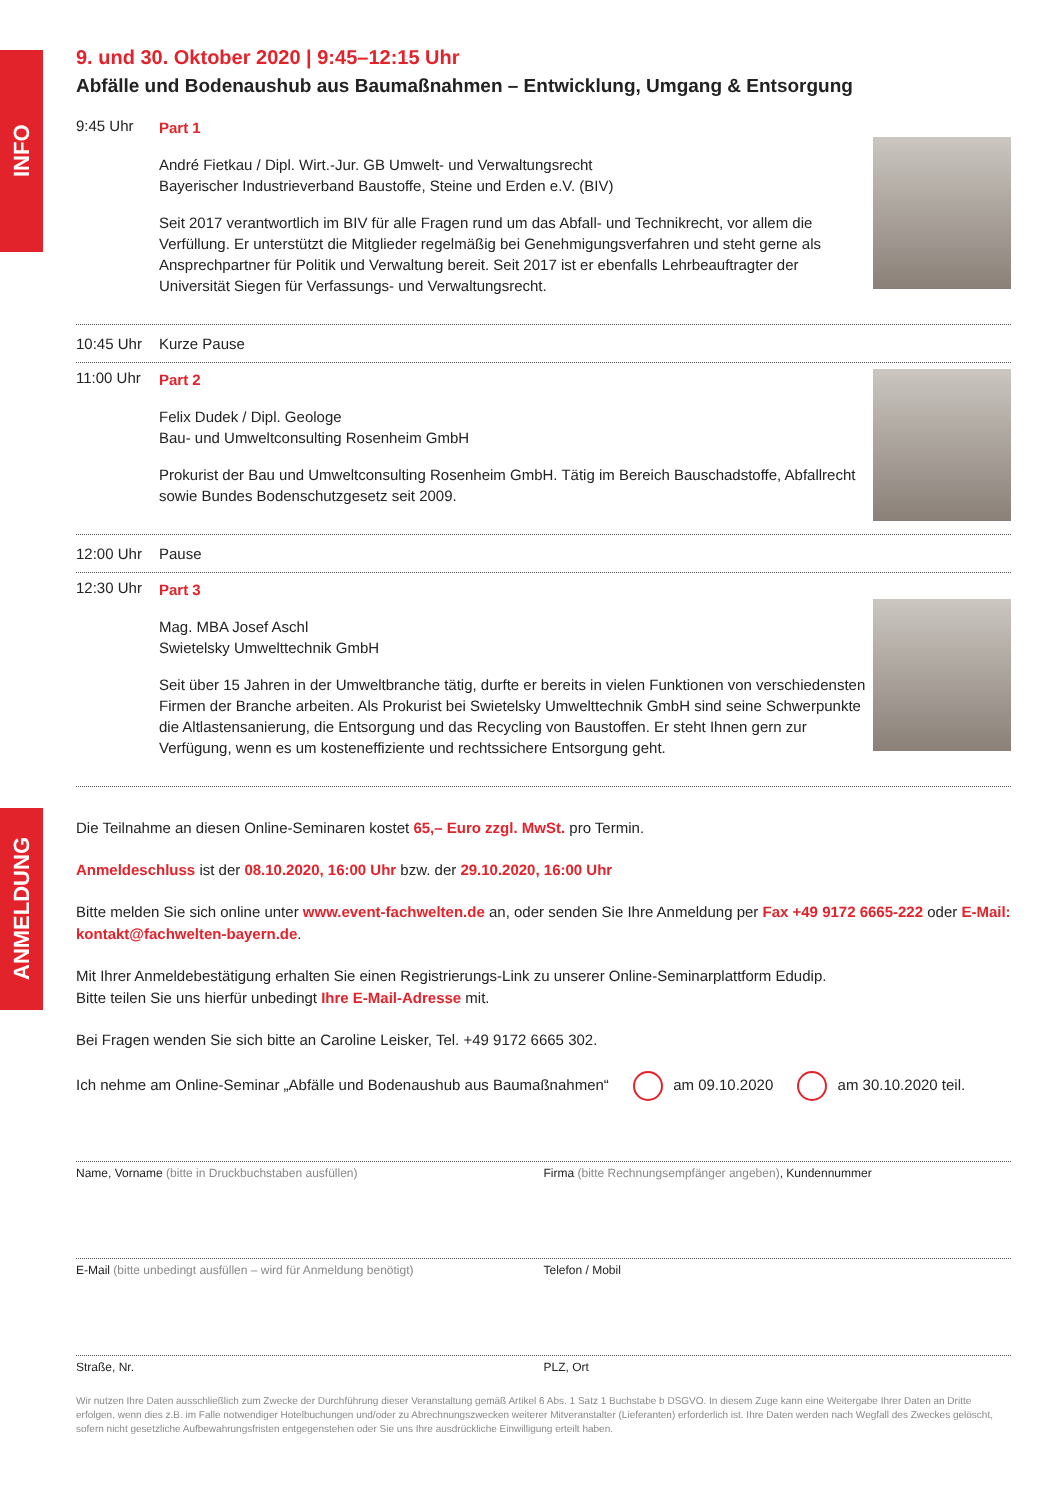INFO
ANMELDUNG
9. und 30. Oktober 2020 | 9:45–12:15 Uhr
Abfälle und Bodenaushub aus Baumaßnahmen – Entwicklung, Umgang & Entsorgung
9:45 Uhr
Part 1
André Fietkau / Dipl. Wirt.-Jur. GB Umwelt- und Verwaltungsrecht
Bayerischer Industrieverband Baustoffe, Steine und Erden e.V. (BIV)
Seit 2017 verantwortlich im BIV für alle Fragen rund um das Abfall- und Technikrecht, vor allem die Verfüllung. Er unterstützt die Mitglieder regelmäßig bei Genehmigungsverfahren und steht gerne als Ansprechpartner für Politik und Verwaltung bereit. Seit 2017 ist er ebenfalls Lehrbeauftragter der Universität Siegen für Verfassungs- und Verwaltungsrecht.
10:45 Uhr Kurze Pause
11:00 Uhr
Part 2
Felix Dudek / Dipl. Geologe
Bau- und Umweltconsulting Rosenheim GmbH
Prokurist der Bau und Umweltconsulting Rosenheim GmbH. Tätig im Bereich Bauschadstoffe, Abfallrecht sowie Bundes Bodenschutzgesetz seit 2009.
12:00 Uhr Pause
12:30 Uhr
Part 3
Mag. MBA Josef Aschl
Swietelsky Umwelttechnik GmbH
Seit über 15 Jahren in der Umweltbranche tätig, durfte er bereits in vielen Funktionen von verschiedensten Firmen der Branche arbeiten. Als Prokurist bei Swietelsky Umwelttechnik GmbH sind seine Schwerpunkte die Altlastensanierung, die Entsorgung und das Recycling von Baustoffen. Er steht Ihnen gern zur Verfügung, wenn es um kosteneffiziente und rechtssichere Entsorgung geht.
Die Teilnahme an diesen Online-Seminaren kostet 65,– Euro zzgl. MwSt. pro Termin.
Anmeldeschluss ist der 08.10.2020, 16:00 Uhr bzw. der 29.10.2020, 16:00 Uhr
Bitte melden Sie sich online unter www.event-fachwelten.de an, oder senden Sie Ihre Anmeldung per Fax +49 9172 6665-222 oder E-Mail: kontakt@fachwelten-bayern.de.
Mit Ihrer Anmeldebestätigung erhalten Sie einen Registrierungs-Link zu unserer Online-Seminarplattform Edudip.
Bitte teilen Sie uns hierfür unbedingt Ihre E-Mail-Adresse mit.
Bei Fragen wenden Sie sich bitte an Caroline Leisker, Tel. +49 9172 6665 302.
Ich nehme am Online-Seminar „Abfälle und Bodenaushub aus Baumaßnahmen“ am 09.10.2020 am 30.10.2020 teil.
Name, Vorname (bitte in Druckbuchstaben ausfüllen) Firma (bitte Rechnungsempfänger angeben), Kundennummer
E-Mail (bitte unbedingt ausfüllen – wird für Anmeldung benötigt) Telefon / Mobil
Straße, Nr. PLZ, Ort
Wir nutzen Ihre Daten ausschließlich zum Zwecke der Durchführung dieser Veranstaltung gemäß Artikel 6 Abs. 1 Satz 1 Buchstabe b DSGVO. In diesem Zuge kann eine Weitergabe Ihrer Daten an Dritte erfolgen, wenn dies z.B. im Falle notwendiger Hotelbuchungen und/oder zu Abrechnungszwecken weiterer Mitveranstalter (Lieferanten) erforderlich ist. Ihre Daten werden nach Wegfall des Zweckes gelöscht, sofern nicht gesetzliche Aufbewahrungsfristen entgegenstehen oder Sie uns Ihre ausdrückliche Einwilligung erteilt haben.